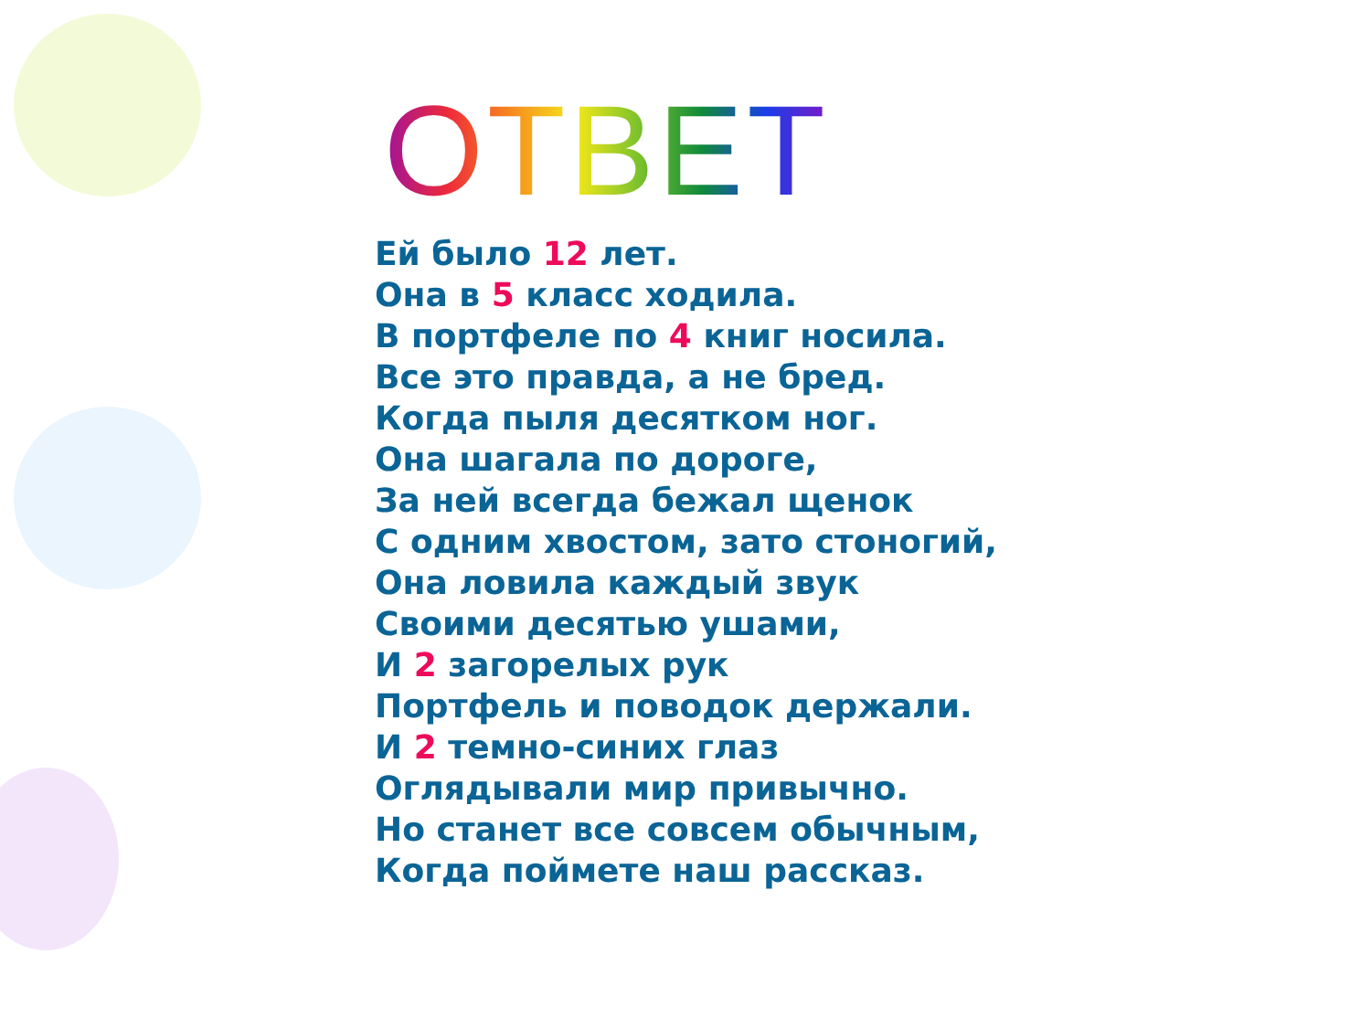ОТВЕТ
Ей было 12 лет.
Она в 5 класс ходила.
В портфеле по 4 книг носила.
Все это правда, а не бред.
Когда пыля десятком ног.
Она шагала по дороге,
За ней всегда бежал щенок
С одним хвостом, зато стоногий,
Она ловила каждый звук
Своими десятью ушами,
И 2 загорелых рук
Портфель и поводок держали.
И 2 темно-синих глаз
Оглядывали мир привычно.
Но станет все совсем обычным,
Когда поймете наш рассказ.